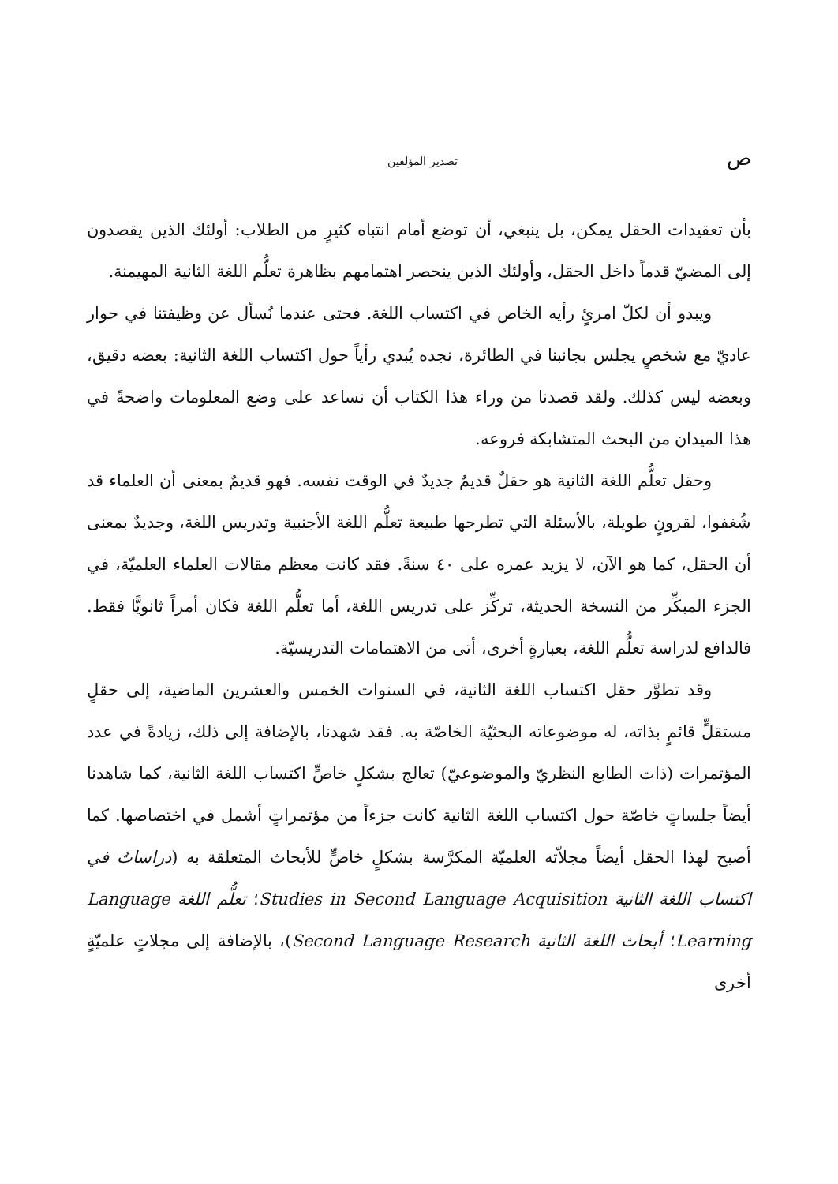ص تصدير المؤلفين
بأن تعقيدات الحقل يمكن، بل ينبغي، أن توضع أمام انتباه كثيرٍ من الطلاب: أولئك الذين يقصدون إلى المضيّ قدماً داخل الحقل، وأولئك الذين ينحصر اهتمامهم بظاهرة تعلُّم اللغة الثانية المهيمنة.
ويبدو أن لكلّ امرئٍ رأيه الخاص في اكتساب اللغة. فحتى عندما نُسأل عن وظيفتنا في حوار عاديّ مع شخصٍ يجلس بجانبنا في الطائرة، نجده يُبدي رأياً حول اكتساب اللغة الثانية: بعضه دقيق، وبعضه ليس كذلك. ولقد قصدنا من وراء هذا الكتاب أن نساعد على وضع المعلومات واضحةً في هذا الميدان من البحث المتشابكة فروعه.
وحقل تعلُّم اللغة الثانية هو حقلٌ قديمٌ جديدٌ في الوقت نفسه. فهو قديمٌ بمعنى أن العلماء قد شُغفوا، لقرونٍ طويلة، بالأسئلة التي تطرحها طبيعة تعلُّم اللغة الأجنبية وتدريس اللغة، وجديدٌ بمعنى أن الحقل، كما هو الآن، لا يزيد عمره على ٤٠ سنةً. فقد كانت معظم مقالات العلماء العلميّة، في الجزء المبكِّر من النسخة الحديثة، تركِّز على تدريس اللغة، أما تعلُّم اللغة فكان أمراً ثانويًّا فقط. فالدافع لدراسة تعلُّم اللغة، بعبارةٍ أخرى، أتى من الاهتمامات التدريسيّة.
وقد تطوَّر حقل اكتساب اللغة الثانية، في السنوات الخمس والعشرين الماضية، إلى حقلٍ مستقلٍّ قائمٍ بذاته، له موضوعاته البحثيّة الخاصّة به. فقد شهدنا، بالإضافة إلى ذلك، زيادةً في عدد المؤتمرات (ذات الطابع النظريّ والموضوعيّ) تعالج بشكلٍ خاصٍّ اكتساب اللغة الثانية، كما شاهدنا أيضاً جلساتٍ خاصّة حول اكتساب اللغة الثانية كانت جزءاً من مؤتمراتٍ أشمل في اختصاصها. كما أصبح لهذا الحقل أيضاً مجلاّته العلميّة المكرَّسة بشكلٍ خاصٍّ للأبحاث المتعلقة به (دراساتٌ في اكتساب اللغة الثانية Studies in Second Language Acquisition؛ تعلُّم اللغة Language Learning؛ أبحاث اللغة الثانية Second Language Research)، بالإضافة إلى مجلاتٍ علميّةٍ أخرى